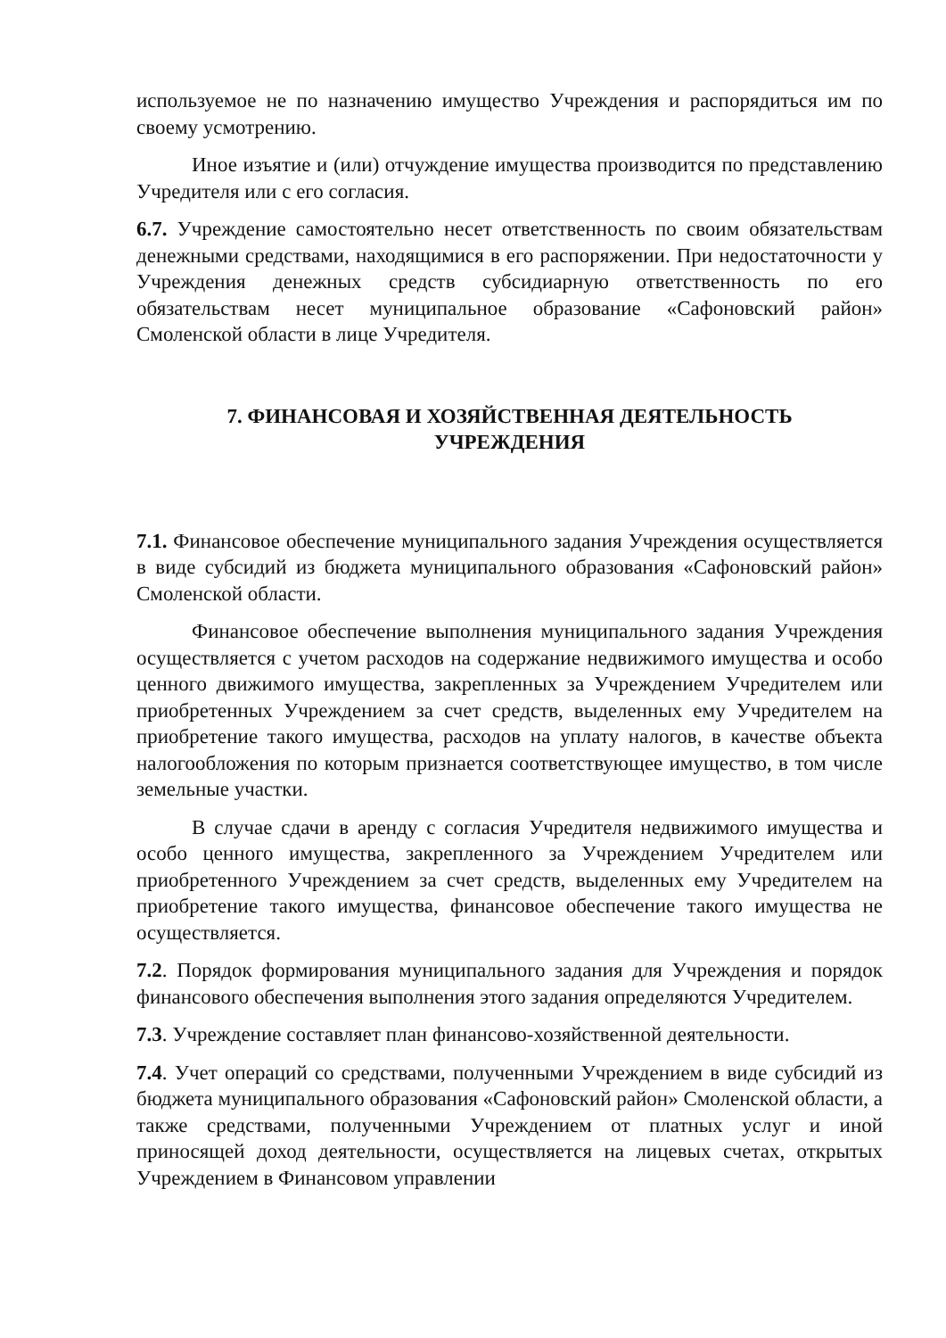используемое не по назначению имущество Учреждения и распорядиться им по своему усмотрению.
Иное изъятие и (или) отчуждение имущества производится по представлению Учредителя или с его согласия.
6.7. Учреждение самостоятельно несет ответственность по своим обязательствам денежными средствами, находящимися в его распоряжении. При недостаточности у Учреждения денежных средств субсидиарную ответственность по его обязательствам несет муниципальное образование «Сафоновский район» Смоленской области в лице Учредителя.
7. ФИНАНСОВАЯ И ХОЗЯЙСТВЕННАЯ ДЕЯТЕЛЬНОСТЬ
УЧРЕЖДЕНИЯ
7.1. Финансовое обеспечение муниципального задания Учреждения осуществляется в виде субсидий из бюджета муниципального образования «Сафоновский район» Смоленской области.
Финансовое обеспечение выполнения муниципального задания Учреждения осуществляется с учетом расходов на содержание недвижимого имущества и особо ценного движимого имущества, закрепленных за Учреждением Учредителем или приобретенных Учреждением за счет средств, выделенных ему Учредителем на приобретение такого имущества, расходов на уплату налогов, в качестве объекта налогообложения по которым признается соответствующее имущество, в том числе земельные участки.
В случае сдачи в аренду с согласия Учредителя недвижимого имущества и особо ценного имущества, закрепленного за Учреждением Учредителем или приобретенного Учреждением за счет средств, выделенных ему Учредителем на приобретение такого имущества, финансовое обеспечение такого имущества не осуществляется.
7.2. Порядок формирования муниципального задания для Учреждения и порядок финансового обеспечения выполнения этого задания определяются Учредителем.
7.3. Учреждение составляет план финансово-хозяйственной деятельности.
7.4. Учет операций со средствами, полученными Учреждением в виде субсидий из бюджета муниципального образования «Сафоновский район» Смоленской области, а также средствами, полученными Учреждением от платных услуг и иной приносящей доход деятельности, осуществляется на лицевых счетах, открытых Учреждением в Финансовом управлении